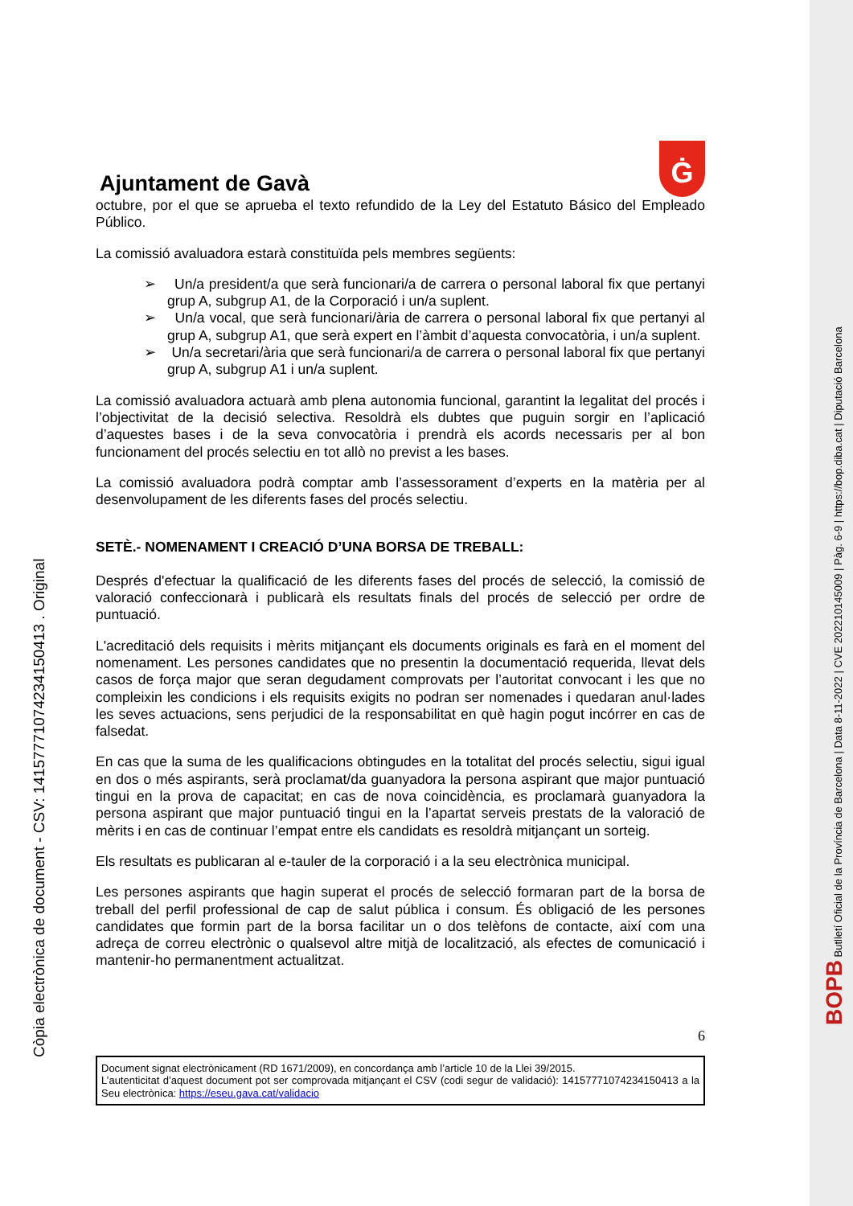Ajuntament de Gavà
Ġ
octubre, por el que se aprueba el texto refundido de la Ley del Estatuto Básico del Empleado Público.
La comissió avaluadora estarà constituïda pels membres següents:
➢ Un/a president/a que serà funcionari/a de carrera o personal laboral fix que pertanyi grup A, subgrup A1, de la Corporació i un/a suplent.
➢ Un/a vocal, que serà funcionari/ària de carrera o personal laboral fix que pertanyi al grup A, subgrup A1, que serà expert en l’àmbit d’aquesta convocatòria, i un/a suplent.
➢ Un/a secretari/ària que serà funcionari/a de carrera o personal laboral fix que pertanyi grup A, subgrup A1 i un/a suplent.
La comissió avaluadora actuarà amb plena autonomia funcional, garantint la legalitat del procés i l’objectivitat de la decisió selectiva. Resoldrà els dubtes que puguin sorgir en l’aplicació d’aquestes bases i de la seva convocatòria i prendrà els acords necessaris per al bon funcionament del procés selectiu en tot allò no previst a les bases.
La comissió avaluadora podrà comptar amb l’assessorament d’experts en la matèria per al desenvolupament de les diferents fases del procés selectiu.
SETÈ.- NOMENAMENT I CREACIÓ D’UNA BORSA DE TREBALL:
Després d'efectuar la qualificació de les diferents fases del procés de selecció, la comissió de valoració confeccionarà i publicarà els resultats finals del procés de selecció per ordre de puntuació.
L'acreditació dels requisits i mèrits mitjançant els documents originals es farà en el moment del nomenament. Les persones candidates que no presentin la documentació requerida, llevat dels casos de força major que seran degudament comprovats per l’autoritat convocant i les que no compleixin les condicions i els requisits exigits no podran ser nomenades i quedaran anul·lades les seves actuacions, sens perjudici de la responsabilitat en què hagin pogut incórrer en cas de falsedat.
En cas que la suma de les qualificacions obtingudes en la totalitat del procés selectiu, sigui igual en dos o més aspirants, serà proclamat/da guanyadora la persona aspirant que major puntuació tingui en la prova de capacitat; en cas de nova coincidència, es proclamarà guanyadora la persona aspirant que major puntuació tingui en la l’apartat serveis prestats de la valoració de mèrits i en cas de continuar l’empat entre els candidats es resoldrà mitjançant un sorteig.
Els resultats es publicaran al e-tauler de la corporació i a la seu electrònica municipal.
Les persones aspirants que hagin superat el procés de selecció formaran part de la borsa de treball del perfil professional de cap de salut pública i consum. És obligació de les persones candidates que formin part de la borsa facilitar un o dos telèfons de contacte, així com una adreça de correu electrònic o qualsevol altre mitjà de localització, als efectes de comunicació i mantenir-ho permanentment actualitzat.
6
Document signat electrònicament (RD 1671/2009), en concordança amb l’article 10 de la Llei 39/2015.
L’autenticitat d’aquest document pot ser comprovada mitjançant el CSV (codi segur de validació): 14157771074234150413 a la Seu electrònica: https://eseu.gava.cat/validacio
Còpia electrònica de document - CSV: 14157771074234150413 . Original
BOPB Butlletí Oficial de la Província de Barcelona | Data 8-11-2022 | CVE 202210145009 | Pàg. 6-9 | https://bop.diba.cat | Diputació Barcelona